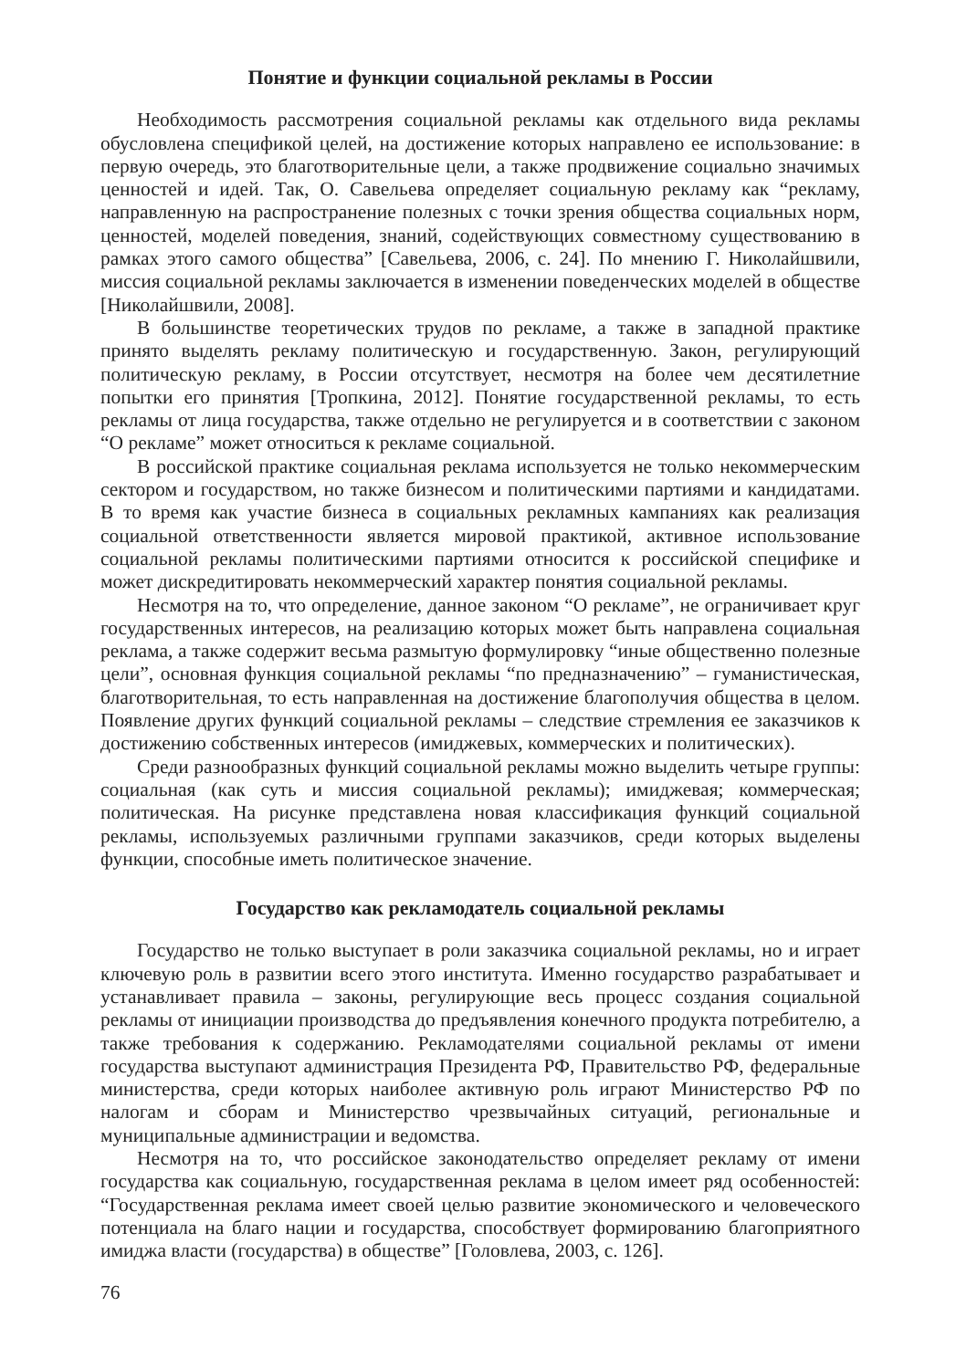Понятие и функции социальной рекламы в России
Необходимость рассмотрения социальной рекламы как отдельного вида рекламы обусловлена спецификой целей, на достижение которых направлено ее использование: в первую очередь, это благотворительные цели, а также продвижение социально значимых ценностей и идей. Так, О. Савельева определяет социальную рекламу как “рекламу, направленную на распространение полезных с точки зрения общества социальных норм, ценностей, моделей поведения, знаний, содействующих совместному существованию в рамках этого самого общества” [Савельева, 2006, с. 24]. По мнению Г. Николайшвили, миссия социальной рекламы заключается в изменении поведенческих моделей в обществе [Николайшвили, 2008].
В большинстве теоретических трудов по рекламе, а также в западной практике принято выделять рекламу политическую и государственную. Закон, регулирующий политическую рекламу, в России отсутствует, несмотря на более чем десятилетние попытки его принятия [Тропкина, 2012]. Понятие государственной рекламы, то есть рекламы от лица государства, также отдельно не регулируется и в соответствии с законом “О рекламе” может относиться к рекламе социальной.
В российской практике социальная реклама используется не только некоммерческим сектором и государством, но также бизнесом и политическими партиями и кандидатами. В то время как участие бизнеса в социальных рекламных кампаниях как реализация социальной ответственности является мировой практикой, активное использование социальной рекламы политическими партиями относится к российской специфике и может дискредитировать некоммерческий характер понятия социальной рекламы.
Несмотря на то, что определение, данное законом “О рекламе”, не ограничивает круг государственных интересов, на реализацию которых может быть направлена социальная реклама, а также содержит весьма размытую формулировку “иные общественно полезные цели”, основная функция социальной рекламы “по предназначению” – гуманистическая, благотворительная, то есть направленная на достижение благополучия общества в целом. Появление других функций социальной рекламы – следствие стремления ее заказчиков к достижению собственных интересов (имиджевых, коммерческих и политических).
Среди разнообразных функций социальной рекламы можно выделить четыре группы: социальная (как суть и миссия социальной рекламы); имиджевая; коммерческая; политическая. На рисунке представлена новая классификация функций социальной рекламы, используемых различными группами заказчиков, среди которых выделены функции, способные иметь политическое значение.
Государство как рекламодатель социальной рекламы
Государство не только выступает в роли заказчика социальной рекламы, но и играет ключевую роль в развитии всего этого института. Именно государство разрабатывает и устанавливает правила – законы, регулирующие весь процесс создания социальной рекламы от инициации производства до предъявления конечного продукта потребителю, а также требования к содержанию. Рекламодателями социальной рекламы от имени государства выступают администрация Президента РФ, Правительство РФ, федеральные министерства, среди которых наиболее активную роль играют Министерство РФ по налогам и сборам и Министерство чрезвычайных ситуаций, региональные и муниципальные администрации и ведомства.
Несмотря на то, что российское законодательство определяет рекламу от имени государства как социальную, государственная реклама в целом имеет ряд особенностей: “Государственная реклама имеет своей целью развитие экономического и человеческого потенциала на благо нации и государства, способствует формированию благоприятного имиджа власти (государства) в обществе” [Головлева, 2003, с. 126].
76